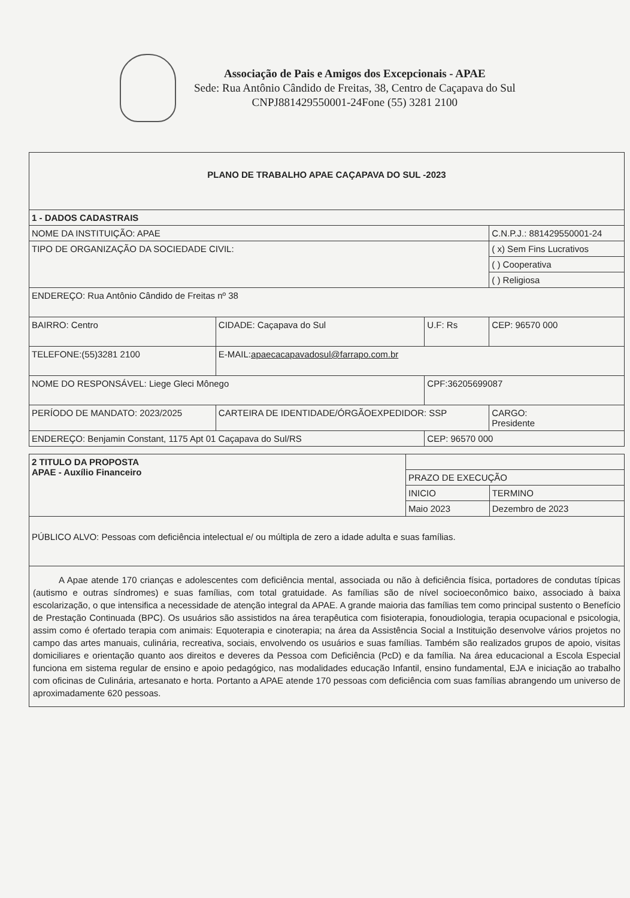Associação de Pais e Amigos dos Excepcionais - APAE
Sede: Rua Antônio Cândido de Freitas, 38, Centro de Caçapava do Sul
CNPJ881429550001-24Fone (55) 3281 2100
| PLANO DE TRABALHO APAE CAÇAPAVA DO SUL -2023 | | | | |
| 1 - DADOS CADASTRAIS | | | | |
| NOME DA INSTITUIÇÃO: APAE | | | C.N.P.J.: 881429550001-24 | |
| TIPO DE ORGANIZAÇÃO DA SOCIEDADE CIVIL: | | | ( x) Sem Fins Lucrativos | |
| | | | ( ) Cooperativa | |
| | | | ( ) Religiosa | |
| ENDEREÇO: Rua Antônio Cândido de Freitas nº 38 | | | | |
| BAIRRO: Centro | CIDADE: Caçapava do Sul | U.F: Rs | CEP: 96570 000 | |
| TELEFONE:(55)3281 2100 | E-MAIL: apaecacapavadosul@farrapo.com.br | | | |
| NOME DO RESPONSÁVEL: Liege Gleci Mônego | | CPF:36205699087 | | |
| PERÍODO DE MANDATO: 2023/2025 | CARTEIRA DE IDENTIDADE/ÓRGÃOEXPEDIDOR: SSP | | | CARGO: Presidente |
| ENDEREÇO: Benjamin Constant, 1175 Apt 01 Caçapava do Sul/RS | | CEP: 96570 000 | | |
| 2 TITULO DA PROPOSTA APAE - Auxílio Financeiro | | |
| | PRAZO DE EXECUÇÃO | |
| | INICIO | TERMINO |
| | Maio 2023 | Dezembro de 2023 |
| PÚBLICO ALVO: Pessoas com deficiência intelectual e/ ou múltipla de zero a idade adulta e suas famílias. | | |
| A Apae atende 170 crianças e adolescentes com deficiência mental, associada ou não à deficiência física, portadores de condutas típicas (autismo e outras síndromes) e suas famílias, com total gratuidade. As famílias são de nível socioeconômico baixo, associado à baixa escolarização, o que intensifica a necessidade de atenção integral da APAE. A grande maioria das famílias tem como principal sustento o Benefício de Prestação Continuada (BPC). Os usuários são assistidos na área terapêutica com fisioterapia, fonoudiologia, terapia ocupacional e psicologia, assim como é ofertado terapia com animais: Equoterapia e cinoterapia; na área da Assistência Social a Instituição desenvolve vários projetos no campo das artes manuais, culinária, recreativa, sociais, envolvendo os usuários e suas famílias. Também são realizados grupos de apoio, visitas domiciliares e orientação quanto aos direitos e deveres da Pessoa com Deficiência (PcD) e da família. Na área educacional a Escola Especial funciona em sistema regular de ensino e apoio pedagógico, nas modalidades educação Infantil, ensino fundamental, EJA e iniciação ao trabalho com oficinas de Culinária, artesanato e horta. Portanto a APAE atende 170 pessoas com deficiência com suas famílias abrangendo um universo de aproximadamente 620 pessoas. | | |